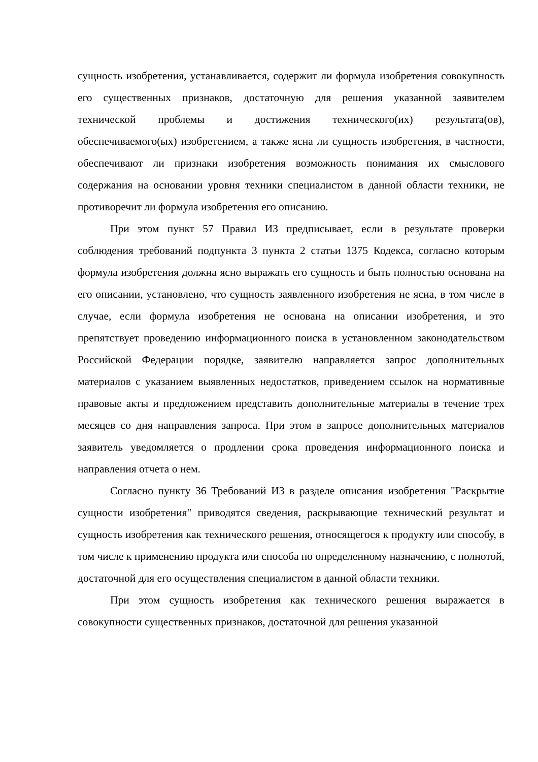сущность изобретения, устанавливается, содержит ли формула изобретения совокупность его существенных признаков, достаточную для решения указанной заявителем технической проблемы и достижения технического(их) результата(ов), обеспечиваемого(ых) изобретением, а также ясна ли сущность изобретения, в частности, обеспечивают ли признаки изобретения возможность понимания их смыслового содержания на основании уровня техники специалистом в данной области техники, не противоречит ли формула изобретения его описанию.
При этом пункт 57 Правил ИЗ предписывает, если в результате проверки соблюдения требований подпункта 3 пункта 2 статьи 1375 Кодекса, согласно которым формула изобретения должна ясно выражать его сущность и быть полностью основана на его описании, установлено, что сущность заявленного изобретения не ясна, в том числе в случае, если формула изобретения не основана на описании изобретения, и это препятствует проведению информационного поиска в установленном законодательством Российской Федерации порядке, заявителю направляется запрос дополнительных материалов с указанием выявленных недостатков, приведением ссылок на нормативные правовые акты и предложением представить дополнительные материалы в течение трех месяцев со дня направления запроса. При этом в запросе дополнительных материалов заявитель уведомляется о продлении срока проведения информационного поиска и направления отчета о нем.
Согласно пункту 36 Требований ИЗ в разделе описания изобретения "Раскрытие сущности изобретения" приводятся сведения, раскрывающие технический результат и сущность изобретения как технического решения, относящегося к продукту или способу, в том числе к применению продукта или способа по определенному назначению, с полнотой, достаточной для его осуществления специалистом в данной области техники.
При этом сущность изобретения как технического решения выражается в совокупности существенных признаков, достаточной для решения указанной